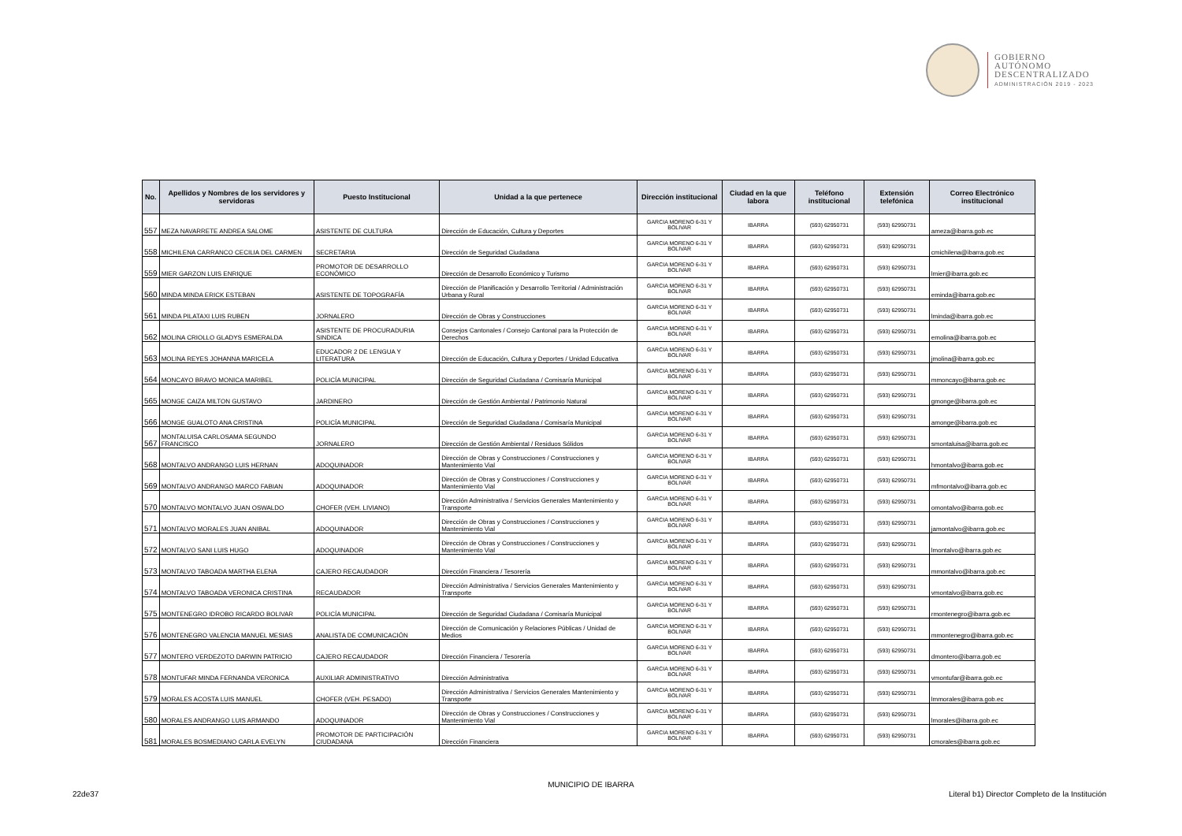GOBIERNO
AUTÓNOMO
DESCENTRALIZADO
ADMINISTRACIÓN 2019 - 2023
| No. | Apellidos y Nombres de los servidores y servidoras | Puesto Institucional | Unidad a la que pertenece | Dirección institucional | Ciudad en la que labora | Teléfono institucional | Extensión telefónica | Correo Electrónico institucional |
| --- | --- | --- | --- | --- | --- | --- | --- | --- |
| 557 | MEZA NAVARRETE ANDREA SALOME | ASISTENTE DE CULTURA | Dirección de Educación, Cultura y Deportes | GARCIA MORENO 6-31 Y BOLIVAR | IBARRA | (593) 62950731 | (593) 62950731 | ameza@ibarra.gob.ec |
| 558 | MICHILENA CARRANCO CECILIA DEL CARMEN | SECRETARIA | Dirección de Seguridad Ciudadana | GARCIA MORENO 6-31 Y BOLIVAR | IBARRA | (593) 62950731 | (593) 62950731 | cmichilena@ibarra.gob.ec |
| 559 | MIER GARZON LUIS ENRIQUE | PROMOTOR DE DESARROLLO ECONÓMICO | Dirección de Desarrollo Económico y Turismo | GARCIA MORENO 6-31 Y BOLIVAR | IBARRA | (593) 62950731 | (593) 62950731 | lmier@ibarra.gob.ec |
| 560 | MINDA MINDA ERICK ESTEBAN | ASISTENTE DE TOPOGRAFÍA | Dirección de Planificación y Desarrollo Territorial / Administración Urbana y Rural | GARCIA MORENO 6-31 Y BOLIVAR | IBARRA | (593) 62950731 | (593) 62950731 | eminda@ibarra.gob.ec |
| 561 | MINDA PILATAXI LUIS RUBEN | JORNALERO | Dirección de Obras y Construcciones | GARCIA MORENO 6-31 Y BOLIVAR | IBARRA | (593) 62950731 | (593) 62950731 | lminda@ibarra.gob.ec |
| 562 | MOLINA CRIOLLO GLADYS ESMERALDA | ASISTENTE DE PROCURADURIA SINDICA | Consejos Cantonales / Consejo Cantonal para la Protección de Derechos | GARCIA MORENO 6-31 Y BOLIVAR | IBARRA | (593) 62950731 | (593) 62950731 | emolina@ibarra.gob.ec |
| 563 | MOLINA REYES JOHANNA MARICELA | EDUCADOR 2 DE LENGUA Y LITERATURA | Dirección de Educación, Cultura y Deportes / Unidad Educativa | GARCIA MORENO 6-31 Y BOLIVAR | IBARRA | (593) 62950731 | (593) 62950731 | jmolina@ibarra.gob.ec |
| 564 | MONCAYO BRAVO MONICA MARIBEL | POLICÍA MUNICIPAL | Dirección de Seguridad Ciudadana / Comisaría Municipal | GARCIA MORENO 6-31 Y BOLIVAR | IBARRA | (593) 62950731 | (593) 62950731 | mmoncayo@ibarra.gob.ec |
| 565 | MONGE CAIZA MILTON GUSTAVO | JARDINERO | Dirección de Gestión Ambiental / Patrimonio Natural | GARCIA MORENO 6-31 Y BOLIVAR | IBARRA | (593) 62950731 | (593) 62950731 | gmonge@ibarra.gob.ec |
| 566 | MONGE GUALOTO ANA CRISTINA | POLICÍA MUNICIPAL | Dirección de Seguridad Ciudadana / Comisaría Municipal | GARCIA MORENO 6-31 Y BOLIVAR | IBARRA | (593) 62950731 | (593) 62950731 | amonge@ibarra.gob.ec |
| 567 | MONTALUISA CARLOSAMA SEGUNDO FRANCISCO | JORNALERO | Dirección de Gestión Ambiental / Residuos Sólidos | GARCIA MORENO 6-31 Y BOLIVAR | IBARRA | (593) 62950731 | (593) 62950731 | smontaluisa@ibarra.gob.ec |
| 568 | MONTALVO ANDRANGO LUIS HERNAN | ADOQUINADOR | Dirección de Obras y Construcciones / Construcciones y Mantenimiento Vial | GARCIA MORENO 6-31 Y BOLIVAR | IBARRA | (593) 62950731 | (593) 62950731 | hmontalvo@ibarra.gob.ec |
| 569 | MONTALVO ANDRANGO MARCO FABIAN | ADOQUINADOR | Dirección de Obras y Construcciones / Construcciones y Mantenimiento Vial | GARCIA MORENO 6-31 Y BOLIVAR | IBARRA | (593) 62950731 | (593) 62950731 | mfmontalvo@ibarra.gob.ec |
| 570 | MONTALVO MONTALVO JUAN OSWALDO | CHOFER (VEH. LIVIANO) | Dirección Administrativa / Servicios Generales Mantenimiento y Transporte | GARCIA MORENO 6-31 Y BOLIVAR | IBARRA | (593) 62950731 | (593) 62950731 | omontalvo@ibarra.gob.ec |
| 571 | MONTALVO MORALES JUAN ANIBAL | ADOQUINADOR | Dirección de Obras y Construcciones / Construcciones y Mantenimiento Vial | GARCIA MORENO 6-31 Y BOLIVAR | IBARRA | (593) 62950731 | (593) 62950731 | jamontalvo@ibarra.gob.ec |
| 572 | MONTALVO SANI LUIS HUGO | ADOQUINADOR | Dirección de Obras y Construcciones / Construcciones y Mantenimiento Vial | GARCIA MORENO 6-31 Y BOLIVAR | IBARRA | (593) 62950731 | (593) 62950731 | lmontalvo@ibarra.gob.ec |
| 573 | MONTALVO TABOADA MARTHA ELENA | CAJERO RECAUDADOR | Dirección Financiera / Tesorería | GARCIA MORENO 6-31 Y BOLIVAR | IBARRA | (593) 62950731 | (593) 62950731 | mmontalvo@ibarra.gob.ec |
| 574 | MONTALVO TABOADA VERONICA CRISTINA | RECAUDADOR | Dirección Administrativa / Servicios Generales Mantenimiento y Transporte | GARCIA MORENO 6-31 Y BOLIVAR | IBARRA | (593) 62950731 | (593) 62950731 | vmontalvo@ibarra.gob.ec |
| 575 | MONTENEGRO IDROBO RICARDO BOLIVAR | POLICÍA MUNICIPAL | Dirección de Seguridad Ciudadana / Comisaría Municipal | GARCIA MORENO 6-31 Y BOLIVAR | IBARRA | (593) 62950731 | (593) 62950731 | rmontenegro@ibarra.gob.ec |
| 576 | MONTENEGRO VALENCIA MANUEL MESIAS | ANALISTA DE COMUNICACIÓN | Dirección de Comunicación y Relaciones Públicas / Unidad de Medios | GARCIA MORENO 6-31 Y BOLIVAR | IBARRA | (593) 62950731 | (593) 62950731 | mmontenegro@ibarra.gob.ec |
| 577 | MONTERO VERDEZOTO DARWIN PATRICIO | CAJERO RECAUDADOR | Dirección Financiera / Tesorería | GARCIA MORENO 6-31 Y BOLIVAR | IBARRA | (593) 62950731 | (593) 62950731 | dmontero@ibarra.gob.ec |
| 578 | MONTUFAR MINDA FERNANDA VERONICA | AUXILIAR ADMINISTRATIVO | Dirección Administrativa | GARCIA MORENO 6-31 Y BOLIVAR | IBARRA | (593) 62950731 | (593) 62950731 | vmontufar@ibarra.gob.ec |
| 579 | MORALES ACOSTA LUIS MANUEL | CHOFER (VEH. PESADO) | Dirección Administrativa / Servicios Generales Mantenimiento y Transporte | GARCIA MORENO 6-31 Y BOLIVAR | IBARRA | (593) 62950731 | (593) 62950731 | lmmorales@ibarra.gob.ec |
| 580 | MORALES ANDRANGO LUIS ARMANDO | ADOQUINADOR | Dirección de Obras y Construcciones / Construcciones y Mantenimiento Vial | GARCIA MORENO 6-31 Y BOLIVAR | IBARRA | (593) 62950731 | (593) 62950731 | lmorales@ibarra.gob.ec |
| 581 | MORALES BOSMEDIANO CARLA EVELYN | PROMOTOR DE PARTICIPACIÓN CIUDADANA | Dirección Financiera | GARCIA MORENO 6-31 Y BOLIVAR | IBARRA | (593) 62950731 | (593) 62950731 | cmorales@ibarra.gob.ec |
MUNICIPIO DE IBARRA
22de37
Literal b1) Director Completo de la Institución